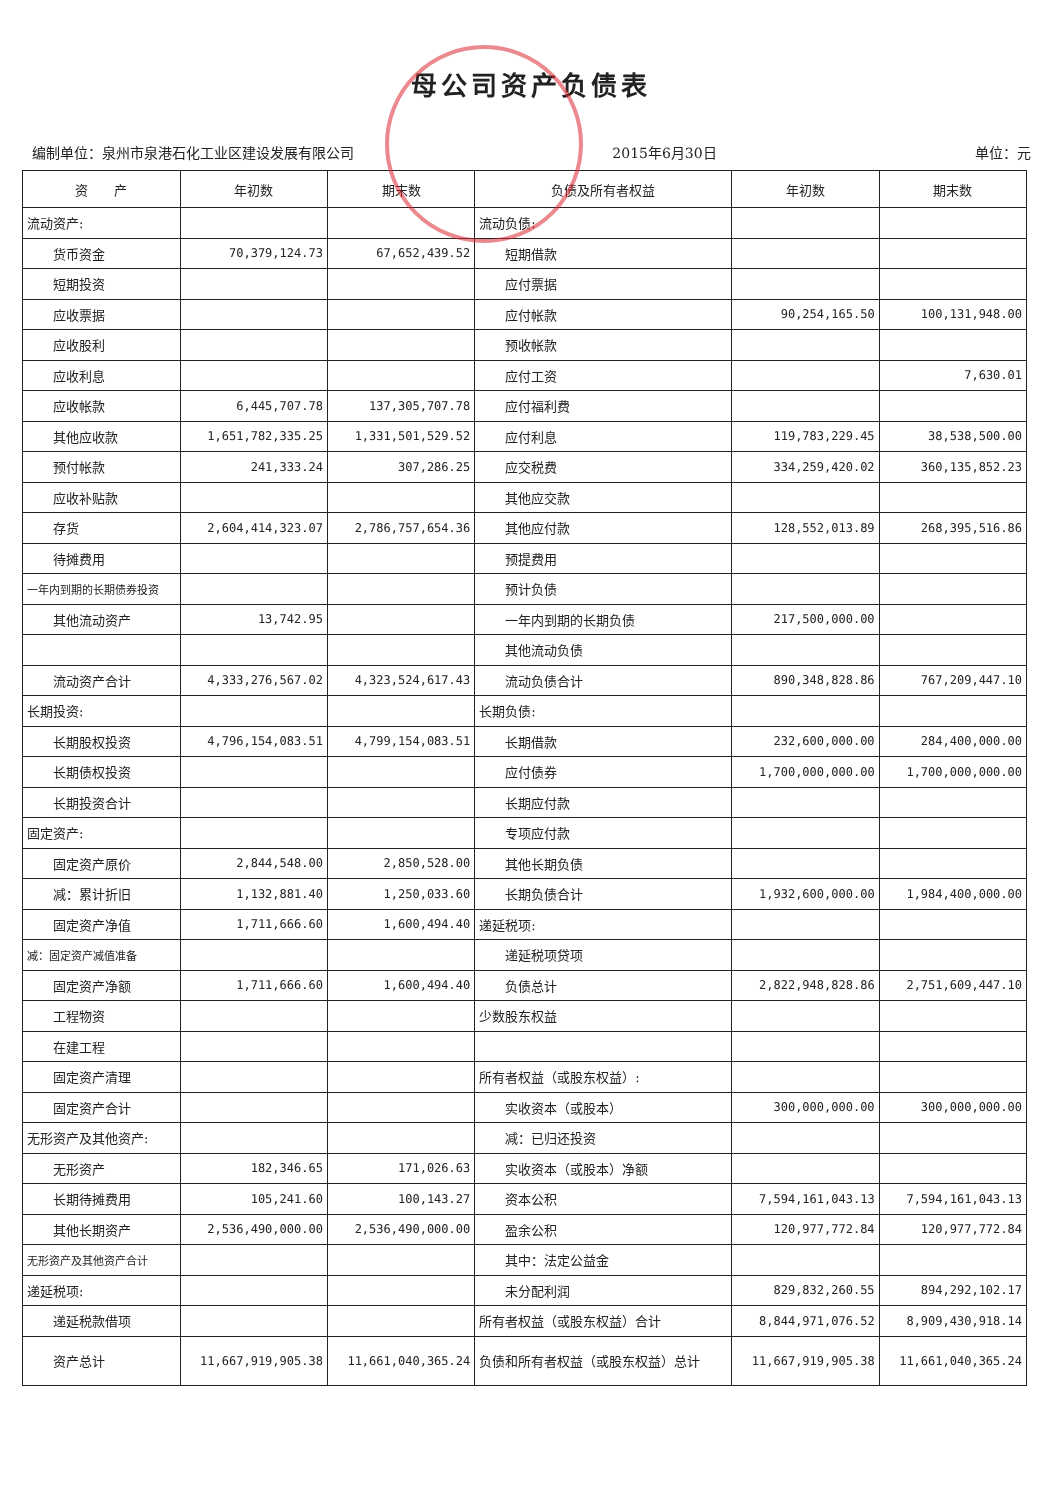母公司资产负债表
编制单位：泉州市泉港石化工业区建设发展有限公司 2015年6月30日 单位：元
| 资 产 | 年初数 | 期末数 | 负债及所有者权益 | 年初数 | 期末数 |
| --- | --- | --- | --- | --- | --- |
| 流动资产: | | | 流动负债: | | |
| 货币资金 | 70,379,124.73 | 67,652,439.52 | 短期借款 | | |
| 短期投资 | | | 应付票据 | | |
| 应收票据 | | | 应付帐款 | 90,254,165.50 | 100,131,948.00 |
| 应收股利 | | | 预收帐款 | | |
| 应收利息 | | | 应付工资 | | 7,630.01 |
| 应收帐款 | 6,445,707.78 | 137,305,707.78 | 应付福利费 | | |
| 其他应收款 | 1,651,782,335.25 | 1,331,501,529.52 | 应付利息 | 119,783,229.45 | 38,538,500.00 |
| 预付帐款 | 241,333.24 | 307,286.25 | 应交税费 | 334,259,420.02 | 360,135,852.23 |
| 应收补贴款 | | | 其他应交款 | | |
| 存货 | 2,604,414,323.07 | 2,786,757,654.36 | 其他应付款 | 128,552,013.89 | 268,395,516.86 |
| 待摊费用 | | | 预提费用 | | |
| 一年内到期的长期债券投资 | | | 预计负债 | | |
| 其他流动资产 | 13,742.95 | | 一年内到期的长期负债 | 217,500,000.00 | |
| | | | 其他流动负债 | | |
| 流动资产合计 | 4,333,276,567.02 | 4,323,524,617.43 | 流动负债合计 | 890,348,828.86 | 767,209,447.10 |
| 长期投资: | | | 长期负债: | | |
| 长期股权投资 | 4,796,154,083.51 | 4,799,154,083.51 | 长期借款 | 232,600,000.00 | 284,400,000.00 |
| 长期债权投资 | | | 应付债券 | 1,700,000,000.00 | 1,700,000,000.00 |
| 长期投资合计 | | | 长期应付款 | | |
| 固定资产: | | | 专项应付款 | | |
| 固定资产原价 | 2,844,548.00 | 2,850,528.00 | 其他长期负债 | | |
| 减：累计折旧 | 1,132,881.40 | 1,250,033.60 | 长期负债合计 | 1,932,600,000.00 | 1,984,400,000.00 |
| 固定资产净值 | 1,711,666.60 | 1,600,494.40 | 递延税项: | | |
| 减：固定资产减值准备 | | | 递延税项贷项 | | |
| 固定资产净额 | 1,711,666.60 | 1,600,494.40 | 负债总计 | 2,822,948,828.86 | 2,751,609,447.10 |
| 工程物资 | | | 少数股东权益 | | |
| 在建工程 | | | | | |
| 固定资产清理 | | | 所有者权益（或股东权益）: | | |
| 固定资产合计 | | | 实收资本（或股本） | 300,000,000.00 | 300,000,000.00 |
| 无形资产及其他资产: | | | 减：已归还投资 | | |
| 无形资产 | 182,346.65 | 171,026.63 | 实收资本（或股本）净额 | | |
| 长期待摊费用 | 105,241.60 | 100,143.27 | 资本公积 | 7,594,161,043.13 | 7,594,161,043.13 |
| 其他长期资产 | 2,536,490,000.00 | 2,536,490,000.00 | 盈余公积 | 120,977,772.84 | 120,977,772.84 |
| 无形资产及其他资产合计 | | | 其中：法定公益金 | | |
| 递延税项: | | | 未分配利润 | 829,832,260.55 | 894,292,102.17 |
| 递延税款借项 | | | 所有者权益（或股东权益）合计 | 8,844,971,076.52 | 8,909,430,918.14 |
| 资产总计 | 11,667,919,905.38 | 11,661,040,365.24 | 负债和所有者权益（或股东权益）总计 | 11,667,919,905.38 | 11,661,040,365.24 |